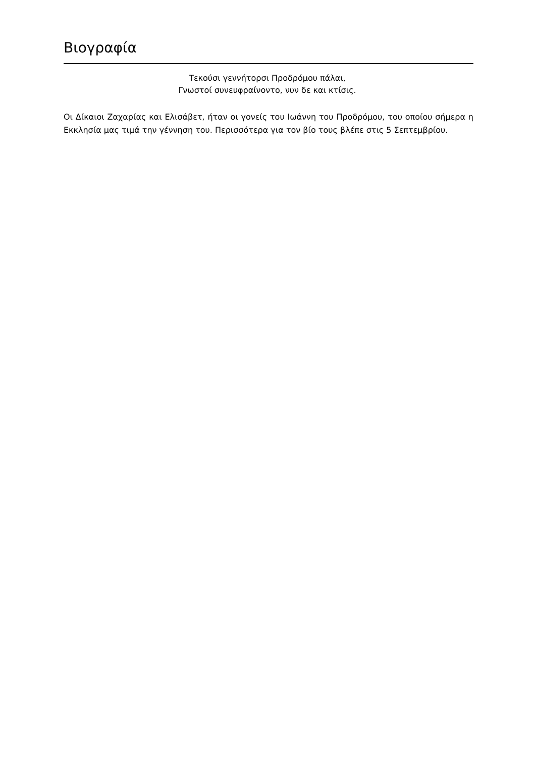Βιογραφία
Τεκούσι γεννήτορσι Προδρόμου πάλαι,
Γνωστοί συνευφραίνοντο, νυν δε και κτίσις.
Οι Δίκαιοι Ζαχαρίας και Ελισάβετ, ήταν οι γονείς του Ιωάννη του Προδρόμου, του οποίου σήμερα η Εκκλησία μας τιμά την γέννηση του. Περισσότερα για τον βίο τους βλέπε στις 5 Σεπτεμβρίου.